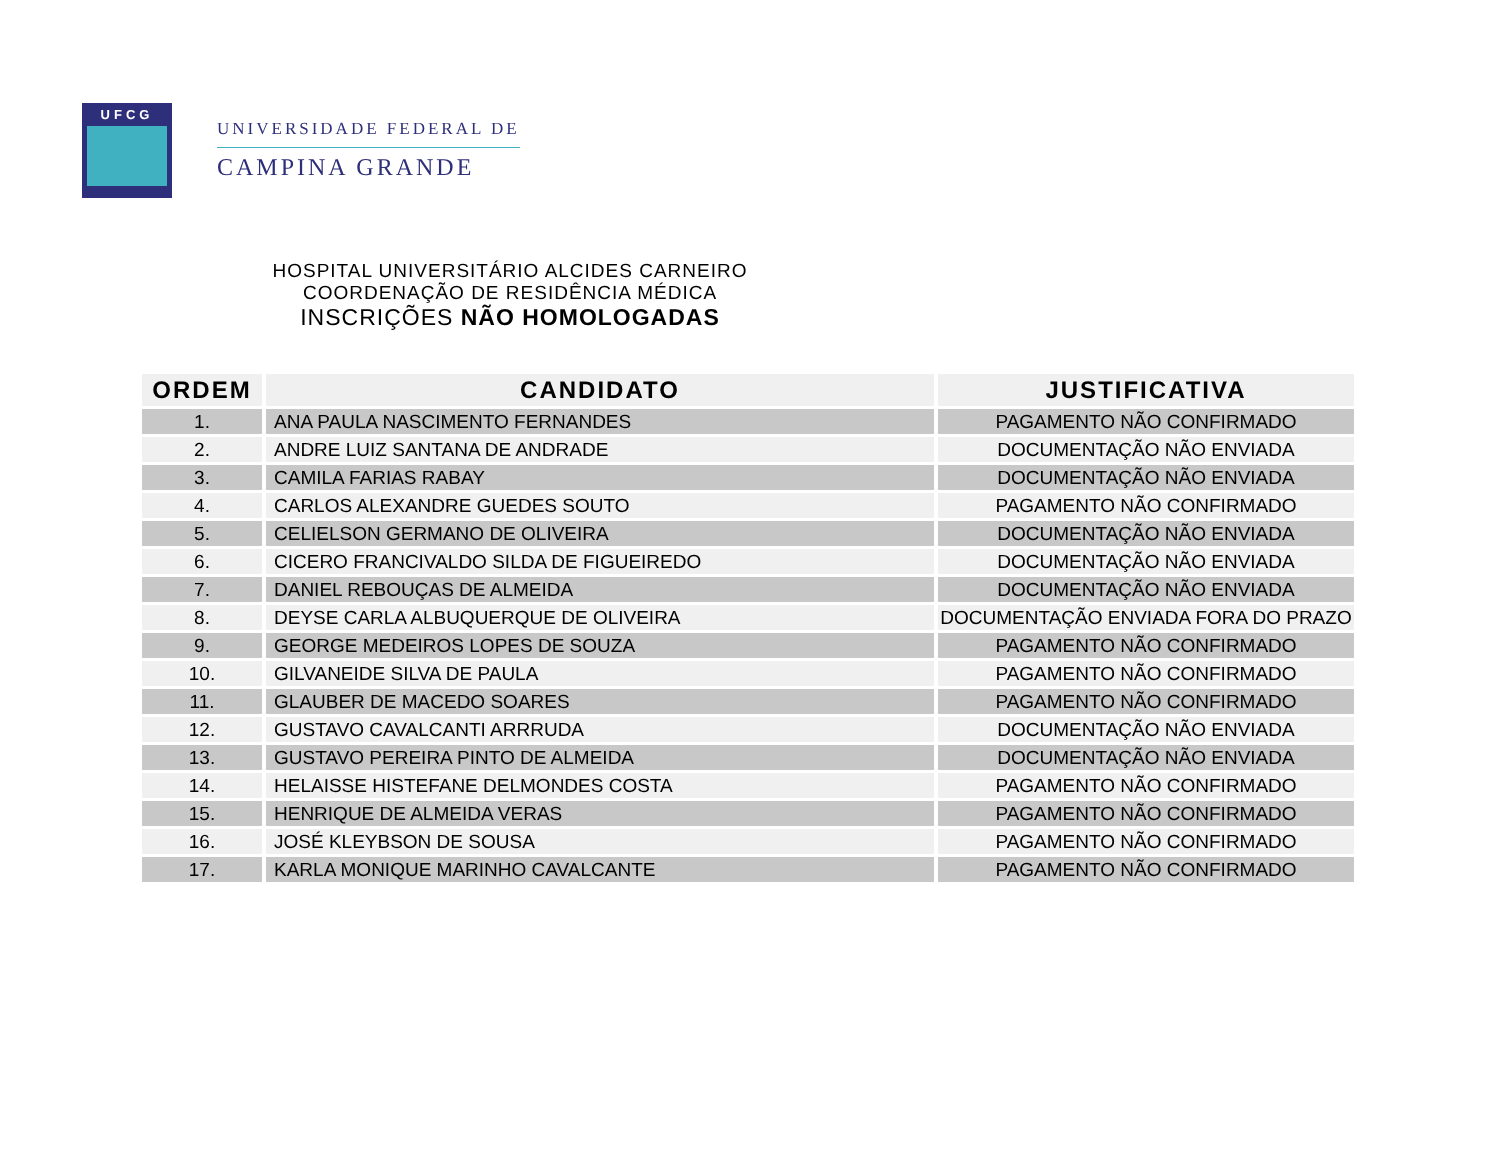UFCG
UNIVERSIDADE FEDERAL DE
CAMPINA GRANDE
HOSPITAL UNIVERSITÁRIO ALCIDES CARNEIRO
COORDENAÇÃO DE RESIDÊNCIA MÉDICA
INSCRIÇÕES NÃO HOMOLOGADAS
| ORDEM | CANDIDATO | JUSTIFICATIVA |
| --- | --- | --- |
| 1. | ANA PAULA NASCIMENTO FERNANDES | PAGAMENTO NÃO CONFIRMADO |
| 2. | ANDRE LUIZ SANTANA DE ANDRADE | DOCUMENTAÇÃO NÃO ENVIADA |
| 3. | CAMILA FARIAS RABAY | DOCUMENTAÇÃO NÃO ENVIADA |
| 4. | CARLOS ALEXANDRE GUEDES SOUTO | PAGAMENTO NÃO CONFIRMADO |
| 5. | CELIELSON GERMANO DE OLIVEIRA | DOCUMENTAÇÃO NÃO ENVIADA |
| 6. | CICERO FRANCIVALDO SILDA DE FIGUEIREDO | DOCUMENTAÇÃO NÃO ENVIADA |
| 7. | DANIEL REBOUÇAS DE ALMEIDA | DOCUMENTAÇÃO NÃO ENVIADA |
| 8. | DEYSE CARLA ALBUQUERQUE DE OLIVEIRA | DOCUMENTAÇÃO ENVIADA FORA DO PRAZO |
| 9. | GEORGE MEDEIROS LOPES DE SOUZA | PAGAMENTO NÃO CONFIRMADO |
| 10. | GILVANEIDE SILVA DE PAULA | PAGAMENTO NÃO CONFIRMADO |
| 11. | GLAUBER DE MACEDO SOARES | PAGAMENTO NÃO CONFIRMADO |
| 12. | GUSTAVO CAVALCANTI ARRRUDA | DOCUMENTAÇÃO NÃO ENVIADA |
| 13. | GUSTAVO PEREIRA PINTO DE ALMEIDA | DOCUMENTAÇÃO NÃO ENVIADA |
| 14. | HELAISSE HISTEFANE DELMONDES COSTA | PAGAMENTO NÃO CONFIRMADO |
| 15. | HENRIQUE DE ALMEIDA VERAS | PAGAMENTO NÃO CONFIRMADO |
| 16. | JOSÉ KLEYBSON DE SOUSA | PAGAMENTO NÃO CONFIRMADO |
| 17. | KARLA MONIQUE MARINHO CAVALCANTE | PAGAMENTO NÃO CONFIRMADO |